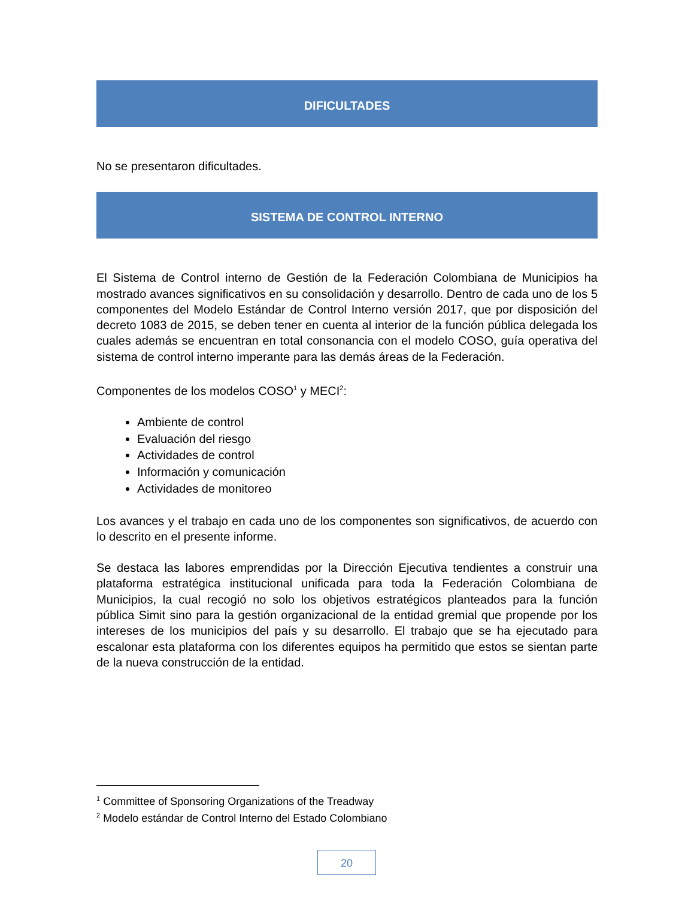DIFICULTADES
No se presentaron dificultades.
SISTEMA DE CONTROL INTERNO
El Sistema de Control interno de Gestión de la Federación Colombiana de Municipios ha mostrado avances significativos en su consolidación y desarrollo. Dentro de cada uno de los 5 componentes del Modelo Estándar de Control Interno versión 2017, que por disposición del decreto 1083 de 2015, se deben tener en cuenta al interior de la función pública delegada los cuales además se encuentran en total consonancia con el modelo COSO, guía operativa del sistema de control interno imperante para las demás áreas de la Federación.
Componentes de los modelos COSO<sup>1</sup> y MECI<sup>2</sup>:
Ambiente de control
Evaluación del riesgo
Actividades de control
Información y comunicación
Actividades de monitoreo
Los avances y el trabajo en cada uno de los componentes son significativos, de acuerdo con lo descrito en el presente informe.
Se destaca las labores emprendidas por la Dirección Ejecutiva tendientes a construir una plataforma estratégica institucional unificada para toda la Federación Colombiana de Municipios, la cual recogió no solo los objetivos estratégicos planteados para la función pública Simit sino para la gestión organizacional de la entidad gremial que propende por los intereses de los municipios del país y su desarrollo. El trabajo que se ha ejecutado para escalonar esta plataforma con los diferentes equipos ha permitido que estos se sientan parte de la nueva construcción de la entidad.
<sup>1</sup> Committee of Sponsoring Organizations of the Treadway
<sup>2</sup> Modelo estándar de Control Interno del Estado Colombiano
20